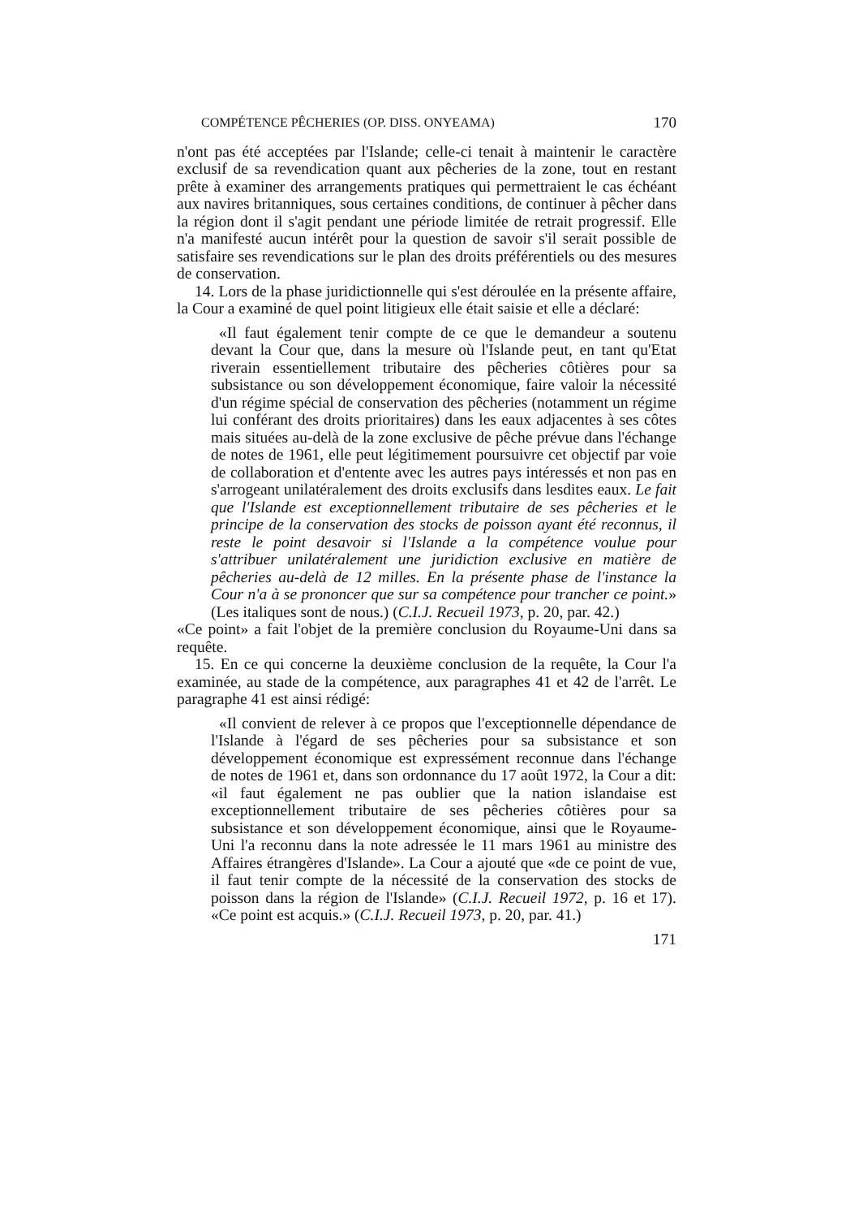COMPÉTENCE PÊCHERIES (OP. DISS. ONYEAMA) 170
n'ont pas été acceptées par l'Islande; celle-ci tenait à maintenir le caractère exclusif de sa revendication quant aux pêcheries de la zone, tout en restant prête à examiner des arrangements pratiques qui permettraient le cas échéant aux navires britanniques, sous certaines conditions, de continuer à pêcher dans la région dont il s'agit pendant une période limitée de retrait progressif. Elle n'a manifesté aucun intérêt pour la question de savoir s'il serait possible de satisfaire ses revendications sur le plan des droits préférentiels ou des mesures de conservation.
14. Lors de la phase juridictionnelle qui s'est déroulée en la présente affaire, la Cour a examiné de quel point litigieux elle était saisie et elle a déclaré:
«Il faut également tenir compte de ce que le demandeur a soutenu devant la Cour que, dans la mesure où l'Islande peut, en tant qu'Etat riverain essentiellement tributaire des pêcheries côtières pour sa subsistance ou son développement économique, faire valoir la nécessité d'un régime spécial de conservation des pêcheries (notamment un régime lui conférant des droits prioritaires) dans les eaux adjacentes à ses côtes mais situées au-delà de la zone exclusive de pêche prévue dans l'échange de notes de 1961, elle peut légitimement poursuivre cet objectif par voie de collaboration et d'entente avec les autres pays intéressés et non pas en s'arrogeant unilatéralement des droits exclusifs dans lesdites eaux. Le fait que l'Islande est exceptionnellement tributaire de ses pêcheries et le principe de la conservation des stocks de poisson ayant été reconnus, il reste le point desavoir si l'Islande a la compétence voulue pour s'attribuer unilatéralement une juridiction exclusive en matière de pêcheries au-delà de 12 milles. En la présente phase de l'instance la Cour n'a à se prononcer que sur sa compétence pour trancher ce point.» (Les italiques sont de nous.) (C.I.J. Recueil 1973, p. 20, par. 42.)
«Ce point» a fait l'objet de la première conclusion du Royaume-Uni dans sa requête.
15. En ce qui concerne la deuxième conclusion de la requête, la Cour l'a examinée, au stade de la compétence, aux paragraphes 41 et 42 de l'arrêt. Le paragraphe 41 est ainsi rédigé:
«Il convient de relever à ce propos que l'exceptionnelle dépendance de l'Islande à l'égard de ses pêcheries pour sa subsistance et son développement économique est expressément reconnue dans l'échange de notes de 1961 et, dans son ordonnance du 17 août 1972, la Cour a dit: «il faut également ne pas oublier que la nation islandaise est exceptionnellement tributaire de ses pêcheries côtières pour sa subsistance et son développement économique, ainsi que le Royaume-Uni l'a reconnu dans la note adressée le 11 mars 1961 au ministre des Affaires étrangères d'Islande». La Cour a ajouté que «de ce point de vue, il faut tenir compte de la nécessité de la conservation des stocks de poisson dans la région de l'Islande» (C.I.J. Recueil 1972, p. 16 et 17). «Ce point est acquis.» (C.I.J. Recueil 1973, p. 20, par. 41.)
171